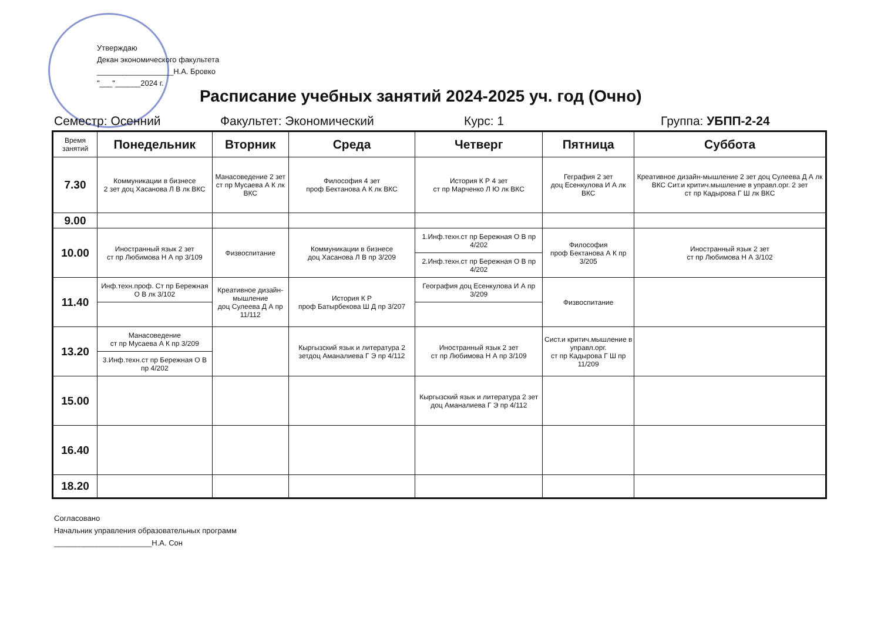Утверждаю
Декан экономического факультета
__________________Н.А. Бровко
"___"______2024 г.
Расписание учебных занятий 2024-2025 уч. год (Очно)
Семестр: Осенний Факультет: Экономический Курс: 1 Группа: УБПП-2-24
| Время занятий | Понедельник | Вторник | Среда | Четверг | Пятница | Суббота |
| --- | --- | --- | --- | --- | --- | --- |
| 7.30 | Коммуникации в бизнесе 2 зет доц Хасанова Л В лк ВКС | Манасоведение 2 зет ст пр Мусаева А К лк ВКС | Философия 4 зет проф Бектанова А К лк ВКС | История К Р 4 зет ст пр Марченко Л Ю лк ВКС | Геграфия 2 зет доц Есенкулова И А лк ВКС | Креативное дизайн-мышление 2 зет доц Сулеева Д А лк ВКС Сит.и критич.мышление в управл.орг. 2 зет ст пр Кадырова Г Ш лк ВКС |
| 9.00 | | | | | | |
| 10.00 | Иностранный язык 2 зет ст пр Любимова Н А пр 3/109 | Физвоспитание | Коммуникации в бизнесе доц Хасанова Л В пр 3/209 | 1.Инф.техн.ст пр Бережная О В пр 4/202 | Философия проф Бектанова А К пр 3/205 | Иностранный язык 2 зет ст пр Любимова Н А 3/102 |
| | | | | 2.Инф.техн.ст пр Бережная О В пр 4/202 | | |
| 11.40 | Инф.техн.проф. Ст пр Бережная О В лк 3/102 | Креативное дизайн-мышление доц Сулеева Д А пр 11/112 | История К Р проф Батырбекова Ш Д пр 3/207 | География доц Есенкулова И А пр 3/209 | Физвоспитание | |
| 13.20 | Манасоведение ст пр Мусаева А К пр 3/209 | | Кыргызский язык и литература 2 зетдоц Аманалиева Г Э пр 4/112 | Иностранный язык 2 зет ст пр Любимова Н А пр 3/109 | Сист.и критич.мышление в управл.орг. ст пр Кадырова Г Ш пр 11/209 | |
| | 3.Инф.техн.ст пр Бережная О В пр 4/202 | | | | | |
| 15.00 | | | | Кыргызский язык и литература 2 зет доц Аманалиева Г Э пр 4/112 | | |
| 16.40 | | | | | | |
| 18.20 | | | | | | |
Согласовано
Начальник управления образовательных программ
_______________________Н.А. Сон